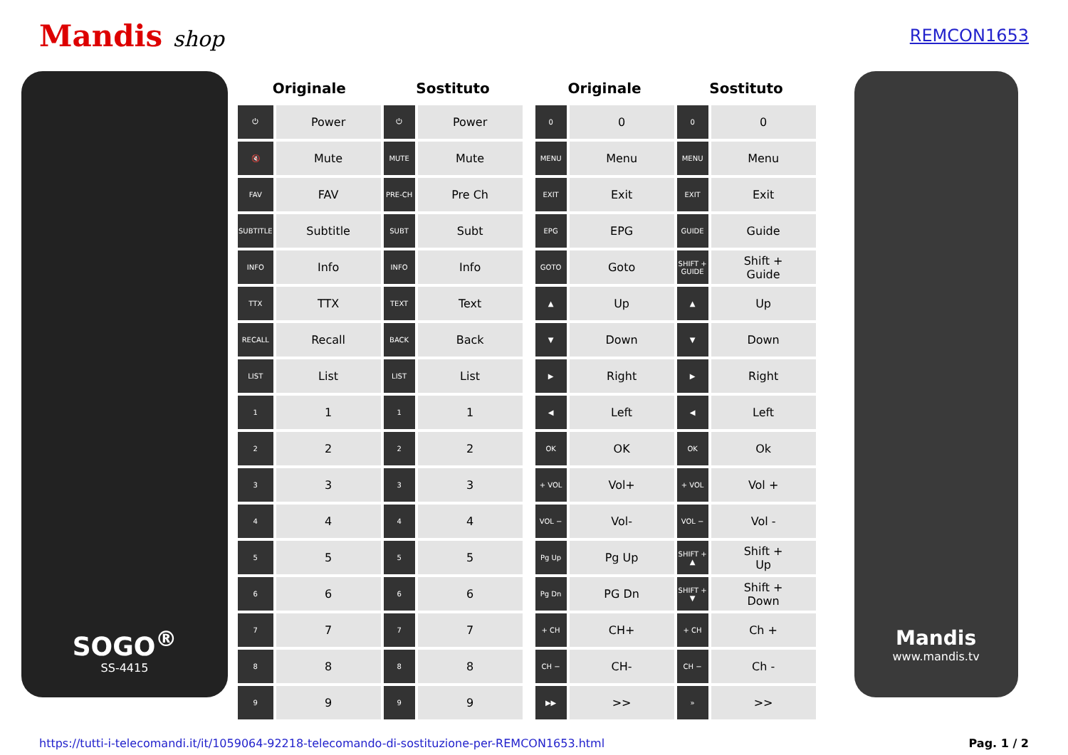Mandis shop
REMCON1653
SOGO<sup>®</sup>
SS-4415
| Originale | | Sostituto | |
| --- | --- | --- | --- |
| ⏻ | Power | ⏻ | Power |
| 🔇 | Mute | MUTE | Mute |
| FAV | FAV | PRE-CH | Pre Ch |
| SUBTITLE | Subtitle | SUBT | Subt |
| INFO | Info | INFO | Info |
| TTX | TTX | TEXT | Text |
| RECALL | Recall | BACK | Back |
| LIST | List | LIST | List |
| 1 | 1 | 1 | 1 |
| 2 | 2 | 2 | 2 |
| 3 | 3 | 3 | 3 |
| 4 | 4 | 4 | 4 |
| 5 | 5 | 5 | 5 |
| 6 | 6 | 6 | 6 |
| 7 | 7 | 7 | 7 |
| 8 | 8 | 8 | 8 |
| 9 | 9 | 9 | 9 |
| Originale | | Sostituto | |
| --- | --- | --- | --- |
| 0 | 0 | 0 | 0 |
| MENU | Menu | MENU | Menu |
| EXIT | Exit | EXIT | Exit |
| EPG | EPG | GUIDE | Guide |
| GOTO | Goto | SHIFT + GUIDE | Shift + Guide |
| ▲ | Up | ▲ | Up |
| ▼ | Down | ▼ | Down |
| ▶ | Right | ▶ | Right |
| ◀ | Left | ◀ | Left |
| OK | OK | OK | Ok |
| + VOL | Vol+ | + VOL | Vol + |
| VOL − | Vol- | VOL − | Vol - |
| Pg Up | Pg Up | SHIFT + ▲ | Shift + Up |
| Pg Dn | PG Dn | SHIFT + ▼ | Shift + Down |
| + CH | CH+ | + CH | Ch + |
| CH − | CH- | CH − | Ch - |
| ▶▶ | >> | » | >> |
Mandis
www.mandis.tv
https://tutti-i-telecomandi.it/it/1059064-92218-telecomando-di-sostituzione-per-REMCON1653.html Pag. 1 / 2